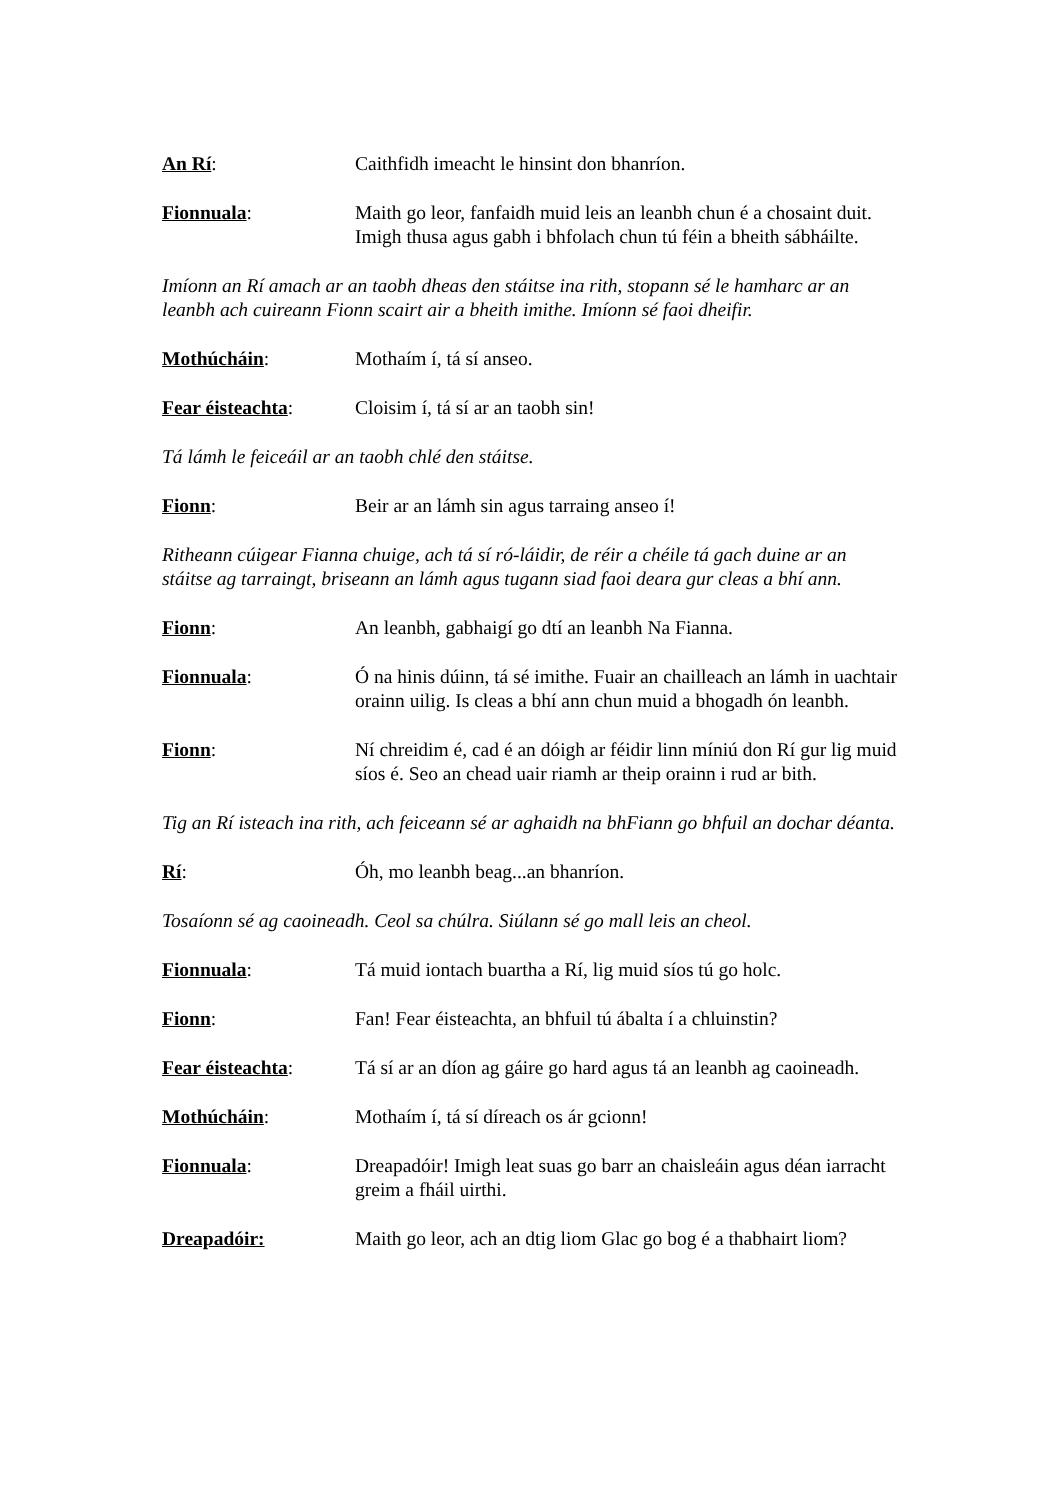An Rí: Caithfidh imeacht le hinsint don bhanríon.
Fionnuala: Maith go leor, fanfaidh muid leis an leanbh chun é a chosaint duit. Imigh thusa agus gabh i bhfolach chun tú féin a bheith sábháilte.
Imíonn an Rí amach ar an taobh dheas den stáitse ina rith, stopann sé le hamharc ar an leanbh ach cuireann Fionn scairt air a bheith imithe. Imíonn sé faoi dheifir.
Mothúcháin: Mothaím í, tá sí anseo.
Fear éisteachta: Cloisim í, tá sí ar an taobh sin!
Tá lámh le feiceáil ar an taobh chlé den stáitse.
Fionn: Beir ar an lámh sin agus tarraing anseo í!
Ritheann cúigear Fianna chuige, ach tá sí ró-láidir, de réir a chéile tá gach duine ar an stáitse ag tarraingt, briseann an lámh agus tugann siad faoi deara gur cleas a bhí ann.
Fionn: An leanbh, gabhaigí go dtí an leanbh Na Fianna.
Fionnuala: Ó na hinis dúinn, tá sé imithe. Fuair an chailleach an lámh in uachtair orainn uilig. Is cleas a bhí ann chun muid a bhogadh ón leanbh.
Fionn: Ní chreidim é, cad é an dóigh ar féidir linn míniú don Rí gur lig muid síos é. Seo an chead uair riamh ar theip orainn i rud ar bith.
Tig an Rí isteach ina rith, ach feiceann sé ar aghaidh na bhFiann go bhfuil an dochar déanta.
Rí: Óh, mo leanbh beag...an bhanríon.
Tosaíonn sé ag caoineadh. Ceol sa chúlra. Siúlann sé go mall leis an cheol.
Fionnuala: Tá muid iontach buartha a Rí, lig muid síos tú go holc.
Fionn: Fan! Fear éisteachta, an bhfuil tú ábalta í a chluinstin?
Fear éisteachta: Tá sí ar an díon ag gáire go hard agus tá an leanbh ag caoineadh.
Mothúcháin: Mothaím í, tá sí díreach os ár gcionn!
Fionnuala: Dreapadóir! Imigh leat suas go barr an chaisleáin agus déan iarracht greim a fháil uirthi.
Dreapadóir: Maith go leor, ach an dtig liom Glac go bog é a thabhairt liom?